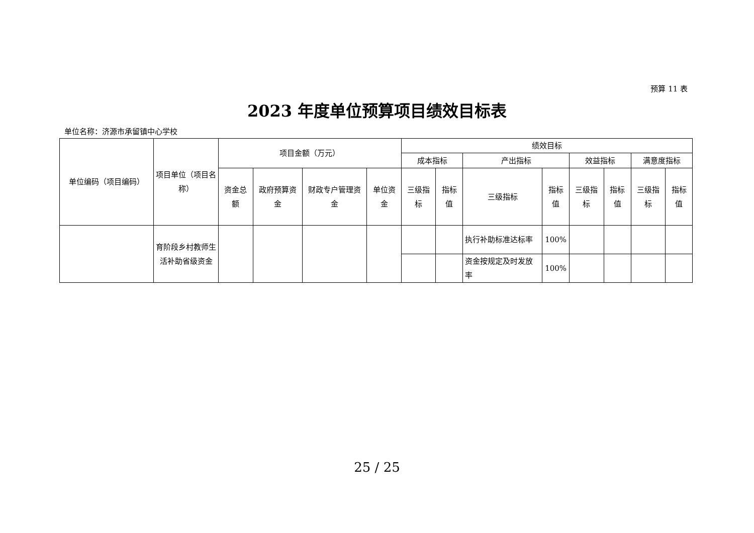预算 11 表
2023 年度单位预算项目绩效目标表
单位名称：济源市承留镇中心学校
| 单位编码（项目编码） | 项目单位（项目名称） | 项目金额（万元） | | | | 绩效目标 | | | | | | | |
| --- | --- | --- | --- | --- | --- | --- | --- | --- | --- | --- | --- | --- | --- |
| | | | | | | 成本指标 | | 产出指标 | | 效益指标 | | 满意度指标 | |
| | | 资金总额 | 政府预算资金 | 财政专户管理资金 | 单位资金 | 三级指标 | 指标值 | 三级指标 | 指标值 | 三级指标 | 指标值 | 三级指标 | 指标值 |
| | 育阶段乡村教师生活补助省级资金 | | | | | | | 执行补助标准达标率 | 100% | | | | |
| | | | | | | | | 资金按规定及时发放率 | 100% | | | | |
25 / 25